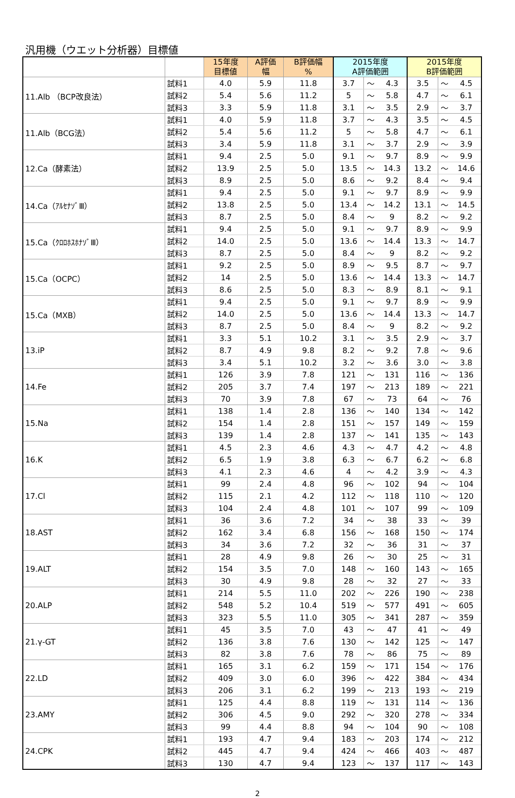汎用機（ウエット分析器）目標値
| | | 15年度 目標値 | A評価 幅 | B評価幅 % | 2015年度 A評価範囲 | | | 2015年度 B評価範囲 | | |
| --- | --- | --- | --- | --- | --- | --- | --- | --- | --- | --- |
| 11.Alb （BCP改良法） | 試料1 | 4.0 | 5.9 | 11.8 | 3.7 | ～ | 4.3 | 3.5 | ～ | 4.5 |
| | 試料2 | 5.4 | 5.6 | 11.2 | 5 | ～ | 5.8 | 4.7 | ～ | 6.1 |
| | 試料3 | 3.3 | 5.9 | 11.8 | 3.1 | ～ | 3.5 | 2.9 | ～ | 3.7 |
| 11.Alb（BCG法） | 試料1 | 4.0 | 5.9 | 11.8 | 3.7 | ～ | 4.3 | 3.5 | ～ | 4.5 |
| | 試料2 | 5.4 | 5.6 | 11.2 | 5 | ～ | 5.8 | 4.7 | ～ | 6.1 |
| | 試料3 | 3.4 | 5.9 | 11.8 | 3.1 | ～ | 3.7 | 2.9 | ～ | 3.9 |
| 12.Ca（酵素法） | 試料1 | 9.4 | 2.5 | 5.0 | 9.1 | ～ | 9.7 | 8.9 | ～ | 9.9 |
| | 試料2 | 13.9 | 2.5 | 5.0 | 13.5 | ～ | 14.3 | 13.2 | ～ | 14.6 |
| | 試料3 | 8.9 | 2.5 | 5.0 | 8.6 | ～ | 9.2 | 8.4 | ～ | 9.4 |
| 14.Ca（ｱﾙｾﾅｿﾞⅢ） | 試料1 | 9.4 | 2.5 | 5.0 | 9.1 | ～ | 9.7 | 8.9 | ～ | 9.9 |
| | 試料2 | 13.8 | 2.5 | 5.0 | 13.4 | ～ | 14.2 | 13.1 | ～ | 14.5 |
| | 試料3 | 8.7 | 2.5 | 5.0 | 8.4 | ～ | 9 | 8.2 | ～ | 9.2 |
| 15.Ca（ｸﾛﾛﾎｽﾎﾅｿﾞⅢ） | 試料1 | 9.4 | 2.5 | 5.0 | 9.1 | ～ | 9.7 | 8.9 | ～ | 9.9 |
| | 試料2 | 14.0 | 2.5 | 5.0 | 13.6 | ～ | 14.4 | 13.3 | ～ | 14.7 |
| | 試料3 | 8.7 | 2.5 | 5.0 | 8.4 | ～ | 9 | 8.2 | ～ | 9.2 |
| 15.Ca（OCPC） | 試料1 | 9.2 | 2.5 | 5.0 | 8.9 | ～ | 9.5 | 8.7 | ～ | 9.7 |
| | 試料2 | 14 | 2.5 | 5.0 | 13.6 | ～ | 14.4 | 13.3 | ～ | 14.7 |
| | 試料3 | 8.6 | 2.5 | 5.0 | 8.3 | ～ | 8.9 | 8.1 | ～ | 9.1 |
| 15.Ca（MXB） | 試料1 | 9.4 | 2.5 | 5.0 | 9.1 | ～ | 9.7 | 8.9 | ～ | 9.9 |
| | 試料2 | 14.0 | 2.5 | 5.0 | 13.6 | ～ | 14.4 | 13.3 | ～ | 14.7 |
| | 試料3 | 8.7 | 2.5 | 5.0 | 8.4 | ～ | 9 | 8.2 | ～ | 9.2 |
| 13.iP | 試料1 | 3.3 | 5.1 | 10.2 | 3.1 | ～ | 3.5 | 2.9 | ～ | 3.7 |
| | 試料2 | 8.7 | 4.9 | 9.8 | 8.2 | ～ | 9.2 | 7.8 | ～ | 9.6 |
| | 試料3 | 3.4 | 5.1 | 10.2 | 3.2 | ～ | 3.6 | 3.0 | ～ | 3.8 |
| 14.Fe | 試料1 | 126 | 3.9 | 7.8 | 121 | ～ | 131 | 116 | ～ | 136 |
| | 試料2 | 205 | 3.7 | 7.4 | 197 | ～ | 213 | 189 | ～ | 221 |
| | 試料3 | 70 | 3.9 | 7.8 | 67 | ～ | 73 | 64 | ～ | 76 |
| 15.Na | 試料1 | 138 | 1.4 | 2.8 | 136 | ～ | 140 | 134 | ～ | 142 |
| | 試料2 | 154 | 1.4 | 2.8 | 151 | ～ | 157 | 149 | ～ | 159 |
| | 試料3 | 139 | 1.4 | 2.8 | 137 | ～ | 141 | 135 | ～ | 143 |
| 16.K | 試料1 | 4.5 | 2.3 | 4.6 | 4.3 | ～ | 4.7 | 4.2 | ～ | 4.8 |
| | 試料2 | 6.5 | 1.9 | 3.8 | 6.3 | ～ | 6.7 | 6.2 | ～ | 6.8 |
| | 試料3 | 4.1 | 2.3 | 4.6 | 4 | ～ | 4.2 | 3.9 | ～ | 4.3 |
| 17.Cl | 試料1 | 99 | 2.4 | 4.8 | 96 | ～ | 102 | 94 | ～ | 104 |
| | 試料2 | 115 | 2.1 | 4.2 | 112 | ～ | 118 | 110 | ～ | 120 |
| | 試料3 | 104 | 2.4 | 4.8 | 101 | ～ | 107 | 99 | ～ | 109 |
| 18.AST | 試料1 | 36 | 3.6 | 7.2 | 34 | ～ | 38 | 33 | ～ | 39 |
| | 試料2 | 162 | 3.4 | 6.8 | 156 | ～ | 168 | 150 | ～ | 174 |
| | 試料3 | 34 | 3.6 | 7.2 | 32 | ～ | 36 | 31 | ～ | 37 |
| 19.ALT | 試料1 | 28 | 4.9 | 9.8 | 26 | ～ | 30 | 25 | ～ | 31 |
| | 試料2 | 154 | 3.5 | 7.0 | 148 | ～ | 160 | 143 | ～ | 165 |
| | 試料3 | 30 | 4.9 | 9.8 | 28 | ～ | 32 | 27 | ～ | 33 |
| 20.ALP | 試料1 | 214 | 5.5 | 11.0 | 202 | ～ | 226 | 190 | ～ | 238 |
| | 試料2 | 548 | 5.2 | 10.4 | 519 | ～ | 577 | 491 | ～ | 605 |
| | 試料3 | 323 | 5.5 | 11.0 | 305 | ～ | 341 | 287 | ～ | 359 |
| 21.γ-GT | 試料1 | 45 | 3.5 | 7.0 | 43 | ～ | 47 | 41 | ～ | 49 |
| | 試料2 | 136 | 3.8 | 7.6 | 130 | ～ | 142 | 125 | ～ | 147 |
| | 試料3 | 82 | 3.8 | 7.6 | 78 | ～ | 86 | 75 | ～ | 89 |
| 22.LD | 試料1 | 165 | 3.1 | 6.2 | 159 | ～ | 171 | 154 | ～ | 176 |
| | 試料2 | 409 | 3.0 | 6.0 | 396 | ～ | 422 | 384 | ～ | 434 |
| | 試料3 | 206 | 3.1 | 6.2 | 199 | ～ | 213 | 193 | ～ | 219 |
| 23.AMY | 試料1 | 125 | 4.4 | 8.8 | 119 | ～ | 131 | 114 | ～ | 136 |
| | 試料2 | 306 | 4.5 | 9.0 | 292 | ～ | 320 | 278 | ～ | 334 |
| | 試料3 | 99 | 4.4 | 8.8 | 94 | ～ | 104 | 90 | ～ | 108 |
| 24.CPK | 試料1 | 193 | 4.7 | 9.4 | 183 | ～ | 203 | 174 | ～ | 212 |
| | 試料2 | 445 | 4.7 | 9.4 | 424 | ～ | 466 | 403 | ～ | 487 |
| | 試料3 | 130 | 4.7 | 9.4 | 123 | ～ | 137 | 117 | ～ | 143 |
2